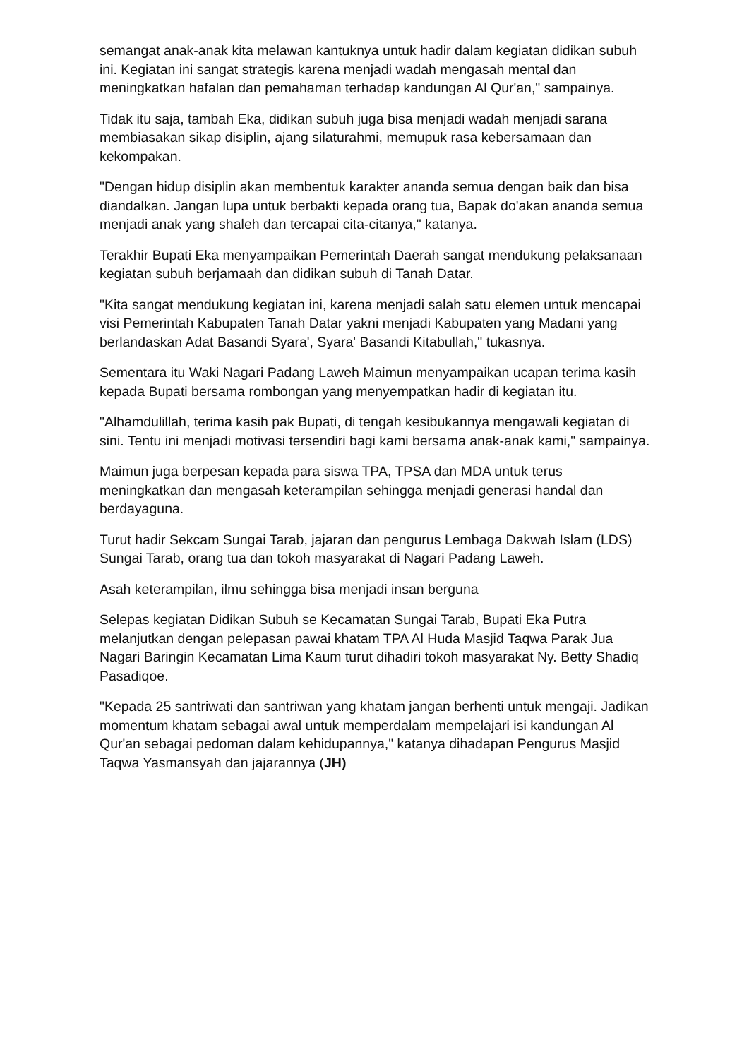semangat anak-anak kita melawan kantuknya untuk hadir dalam kegiatan didikan subuh ini. Kegiatan ini sangat strategis karena menjadi wadah mengasah mental dan meningkatkan hafalan dan pemahaman terhadap kandungan Al Qur'an," sampainya.
Tidak itu saja, tambah Eka, didikan subuh juga bisa menjadi wadah menjadi sarana membiasakan sikap disiplin, ajang silaturahmi, memupuk rasa kebersamaan dan kekompakan.
"Dengan hidup disiplin akan membentuk karakter ananda semua dengan baik dan bisa diandalkan. Jangan lupa untuk berbakti kepada orang tua, Bapak do'akan ananda semua menjadi anak yang shaleh dan tercapai cita-citanya," katanya.
Terakhir Bupati Eka menyampaikan Pemerintah Daerah sangat mendukung pelaksanaan kegiatan subuh berjamaah dan didikan subuh di Tanah Datar.
"Kita sangat mendukung kegiatan ini, karena menjadi salah satu elemen untuk mencapai visi Pemerintah Kabupaten Tanah Datar yakni menjadi Kabupaten yang Madani yang berlandaskan Adat Basandi Syara', Syara' Basandi Kitabullah," tukasnya.
Sementara itu Waki Nagari Padang Laweh Maimun menyampaikan ucapan terima kasih kepada Bupati bersama rombongan yang menyempatkan hadir di kegiatan itu.
"Alhamdulillah, terima kasih pak Bupati, di tengah kesibukannya mengawali kegiatan di sini. Tentu ini menjadi motivasi tersendiri bagi kami bersama anak-anak kami," sampainya.
Maimun juga berpesan kepada para siswa TPA, TPSA dan MDA untuk terus meningkatkan dan mengasah keterampilan sehingga menjadi generasi handal dan berdayaguna.
Turut hadir Sekcam Sungai Tarab, jajaran dan pengurus Lembaga Dakwah Islam (LDS) Sungai Tarab, orang tua dan tokoh masyarakat di Nagari Padang Laweh.
Asah keterampilan, ilmu sehingga bisa menjadi insan berguna
Selepas kegiatan Didikan Subuh se Kecamatan Sungai Tarab, Bupati Eka Putra melanjutkan dengan pelepasan pawai khatam TPA Al Huda Masjid Taqwa Parak Jua Nagari Baringin Kecamatan Lima Kaum turut dihadiri tokoh masyarakat Ny. Betty Shadiq Pasadiqoe.
"Kepada 25 santriwati dan santriwan yang khatam jangan berhenti untuk mengaji. Jadikan momentum khatam sebagai awal untuk memperdalam mempelajari isi kandungan Al Qur'an sebagai pedoman dalam kehidupannya," katanya dihadapan Pengurus Masjid Taqwa Yasmansyah dan jajarannya (JH)